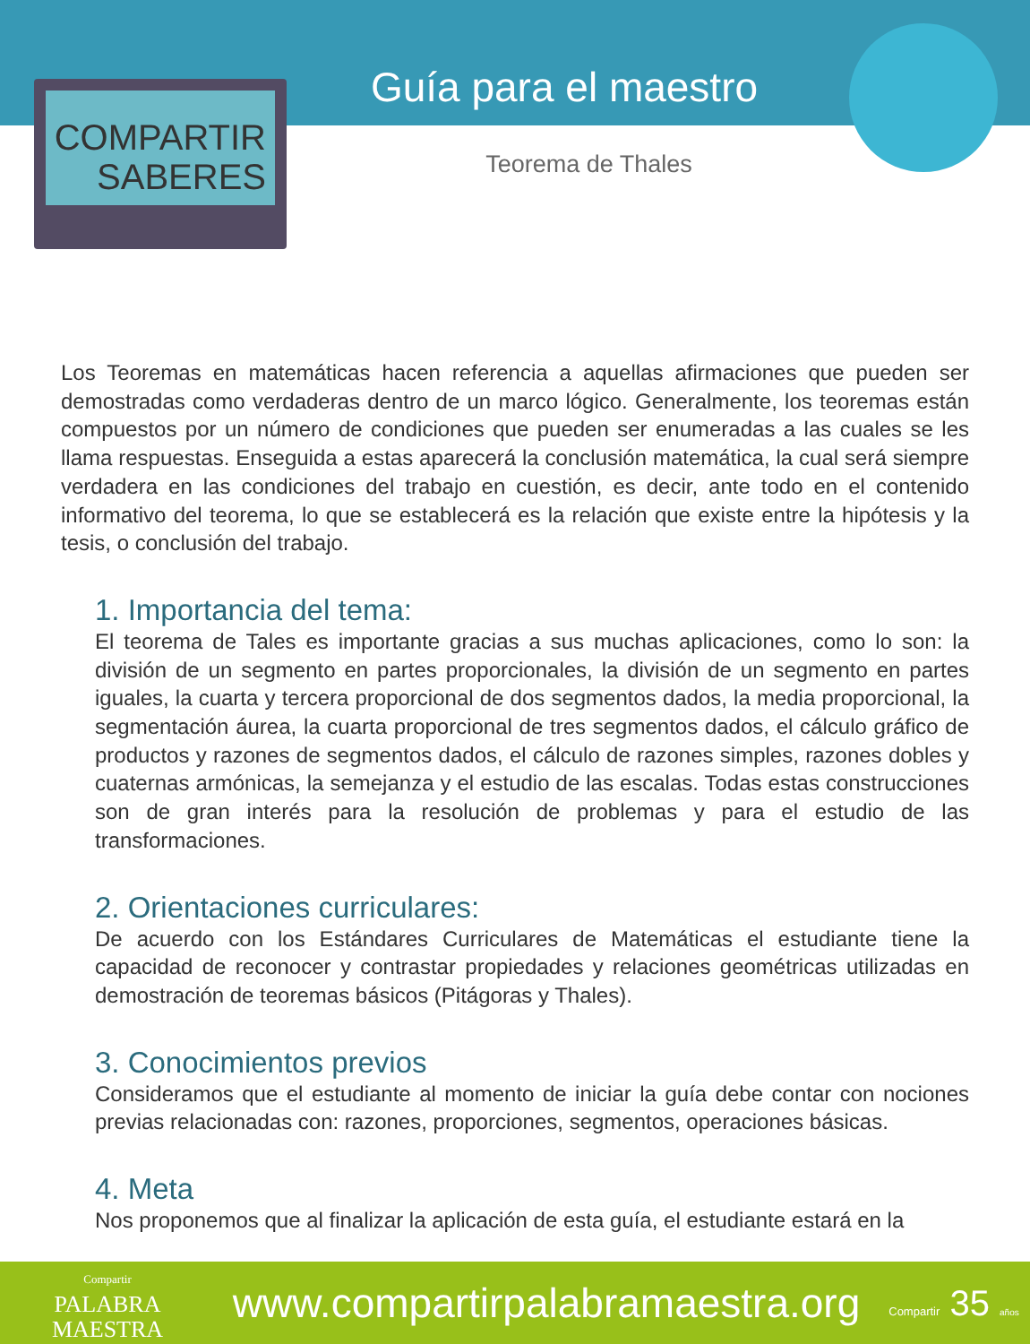COMPARTIR
SABERES
Guía para el maestro
Teorema de Thales
Los Teoremas en matemáticas hacen referencia a aquellas afirmaciones que pueden ser demostradas como verdaderas dentro de un marco lógico. Generalmente, los teoremas están compuestos por un número de condiciones que pueden ser enumeradas a las cuales se les llama respuestas. Enseguida a estas aparecerá la conclusión matemática, la cual será siempre verdadera en las condiciones del trabajo en cuestión, es decir, ante todo en el contenido informativo del teorema, lo que se establecerá es la relación que existe entre la hipótesis y la tesis, o conclusión del trabajo.
1. Importancia del tema:
El teorema de Tales es importante gracias a sus muchas aplicaciones, como lo son: la división de un segmento en partes proporcionales, la división de un segmento en partes iguales, la cuarta y tercera proporcional de dos segmentos dados, la media proporcional, la segmentación áurea, la cuarta proporcional de tres segmentos dados, el cálculo gráfico de productos y razones de segmentos dados, el cálculo de razones simples, razones dobles y cuaternas armónicas, la semejanza y el estudio de las escalas. Todas estas construcciones son de gran interés para la resolución de problemas y para el estudio de las transformaciones.
2. Orientaciones curriculares:
De acuerdo con los Estándares Curriculares de Matemáticas el estudiante tiene la capacidad de reconocer y contrastar propiedades y relaciones geométricas utilizadas en demostración de teoremas básicos (Pitágoras y Thales).
3. Conocimientos previos
Consideramos que el estudiante al momento de iniciar la guía debe contar con nociones previas relacionadas con: razones, proporciones, segmentos, operaciones básicas.
4. Meta
Nos proponemos que al finalizar la aplicación de esta guía, el estudiante estará en la
Compartir
PALABRA
MAESTRA
www.compartirpalabramaestra.org
Compartir 35 años